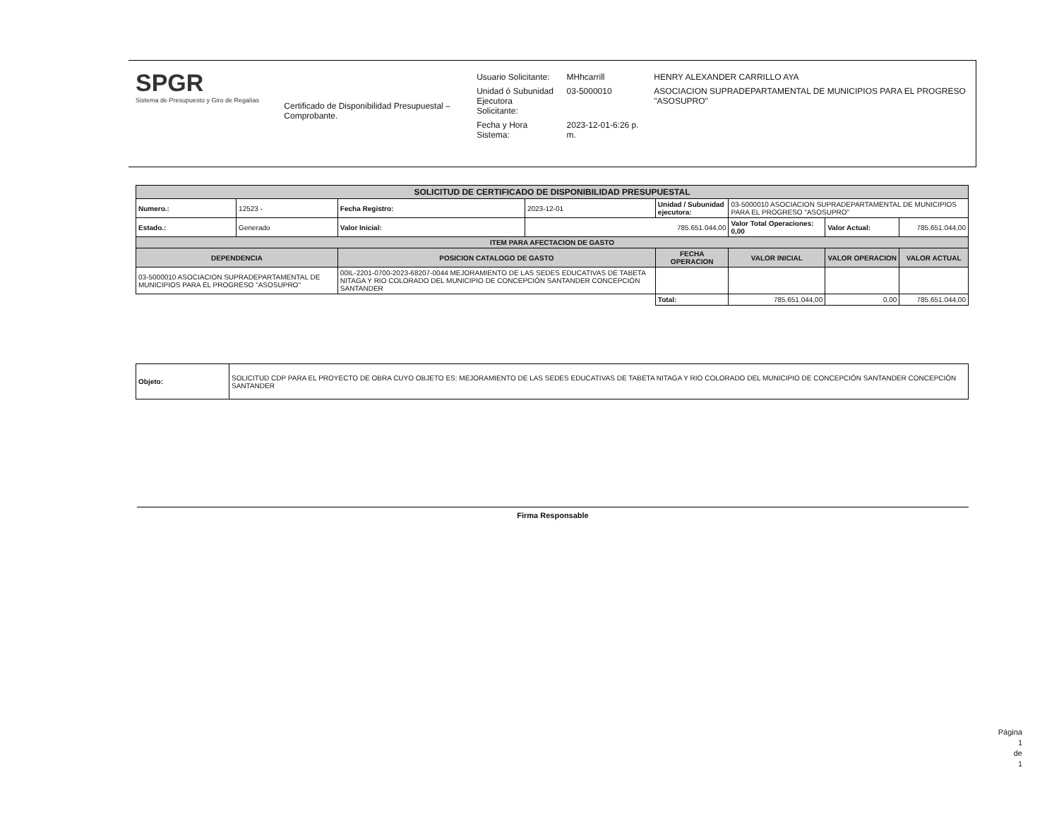SPGR
Sistema de Presupuesto y Giro de Regalías
Certificado de Disponibilidad Presupuestal – Comprobante.
| Usuario Solicitante: | MHhcarrill | HENRY ALEXANDER CARRILLO AYA |
| Unidad ó Subunidad Ejecutora Solicitante: | 03-5000010 | ASOCIACION SUPRADEPARTAMENTAL DE MUNICIPIOS PARA EL PROGRESO "ASOSUPRO" |
| Fecha y Hora Sistema: | 2023-12-01-6:26 p. m. | |
| SOLICITUD DE CERTIFICADO DE DISPONIBILIDAD PRESUPUESTAL | | | | | | | |
| Numero.: | 12523 - | Fecha Registro: | 2023-12-01 | Unidad / Subunidad ejecutora: | 03-5000010 ASOCIACION SUPRADEPARTAMENTAL DE MUNICIPIOS PARA EL PROGRESO "ASOSUPRO" | | |
| Estado.: | Generado | Valor Inicial: | 785.651.044,00 | | Valor Total Operaciones: 0,00 | Valor Actual: | 785.651.044,00 |
| ITEM PARA AFECTACION DE GASTO | | | | | | | |
| DEPENDENCIA | | POSICION CATALOGO DE GASTO | | FECHA OPERACION | VALOR INICIAL | VALOR OPERACION | VALOR ACTUAL |
| 03-5000010 ASOCIACION SUPRADEPARTAMENTAL DE MUNICIPIOS PARA EL PROGRESO "ASOSUPRO" | | 00IL-2201-0700-2023-68207-0044 MEJORAMIENTO DE LAS SEDES EDUCATIVAS DE TABETA NITAGA Y RIO COLORADO DEL MUNICIPIO DE CONCEPCIÓN SANTANDER CONCEPCIÓN SANTANDER | | | | | |
| | | | | Total: | 785.651.044,00 | 0,00 | 785.651.044,00 |
| Objeto: | SOLICITUD CDP PARA EL PROYECTO DE OBRA CUYO OBJETO ES: MEJORAMIENTO DE LAS SEDES EDUCATIVAS DE TABETA NITAGA Y RIO COLORADO DEL MUNICIPIO DE CONCEPCIÓN SANTANDER CONCEPCIÓN SANTANDER |
Firma Responsable
Página
1
de
1